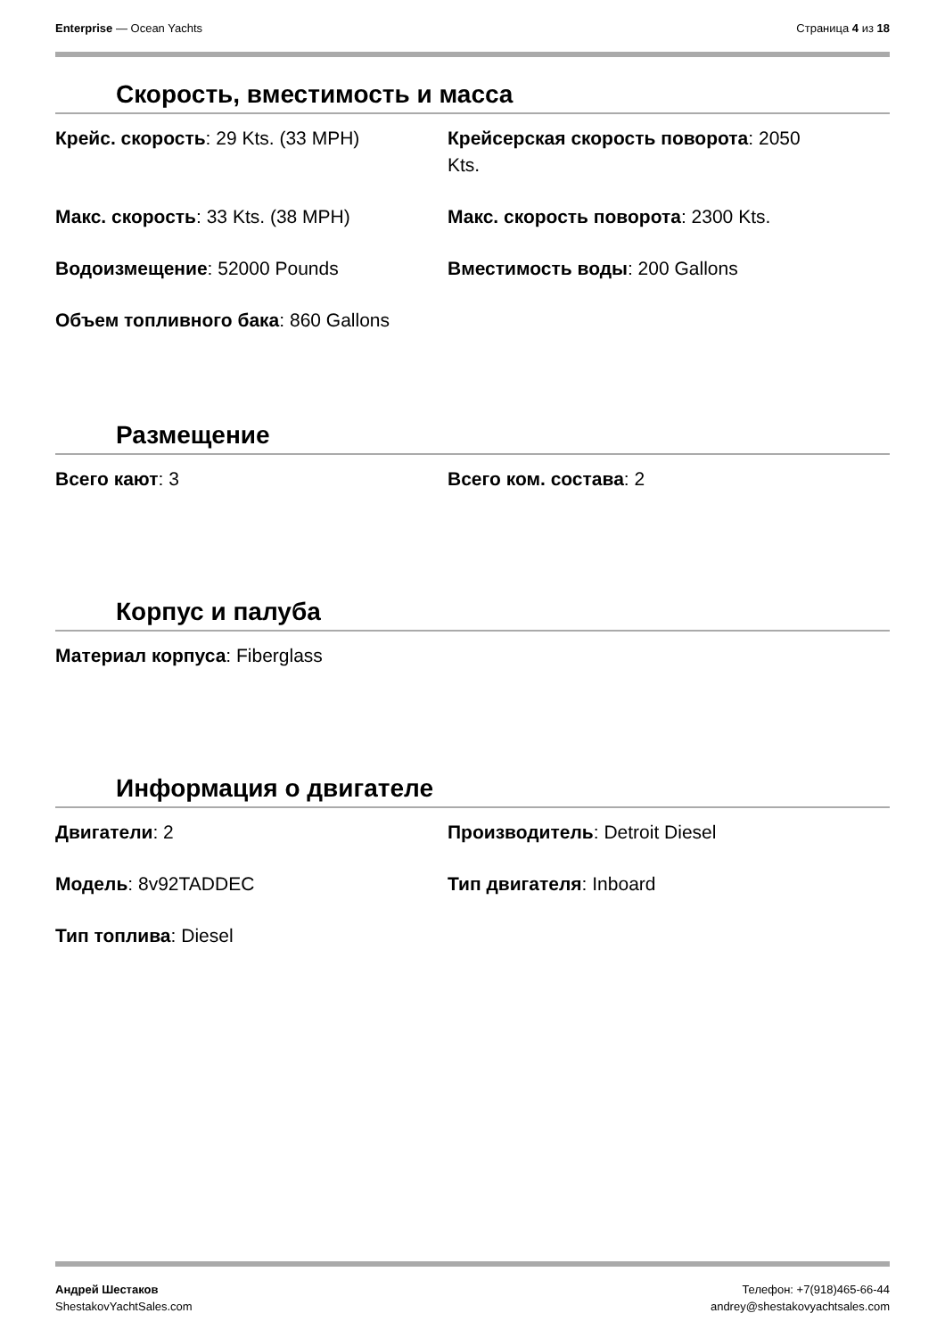Enterprise — Ocean Yachts Страница 4 из 18
Скорость, вместимость и масса
Крейс. скорость: 29 Kts. (33 MPH)
Крейсерская скорость поворота: 2050
Kts.
Макс. скорость: 33 Kts. (38 MPH)
Макс. скорость поворота: 2300 Kts.
Водоизмещение: 52000 Pounds
Вместимость воды: 200 Gallons
Объем топливного бака: 860 Gallons
Размещение
Всего кают: 3
Всего ком. состава: 2
Корпус и палуба
Материал корпуса: Fiberglass
Информация о двигателе
Двигатели: 2
Производитель: Detroit Diesel
Модель: 8v92TADDEC
Тип двигателя: Inboard
Тип топлива: Diesel
Андрей Шестаков
ShestakovYachtSales.com
Телефон: +7(918)465-66-44
andrey@shestakovyachtsales.com